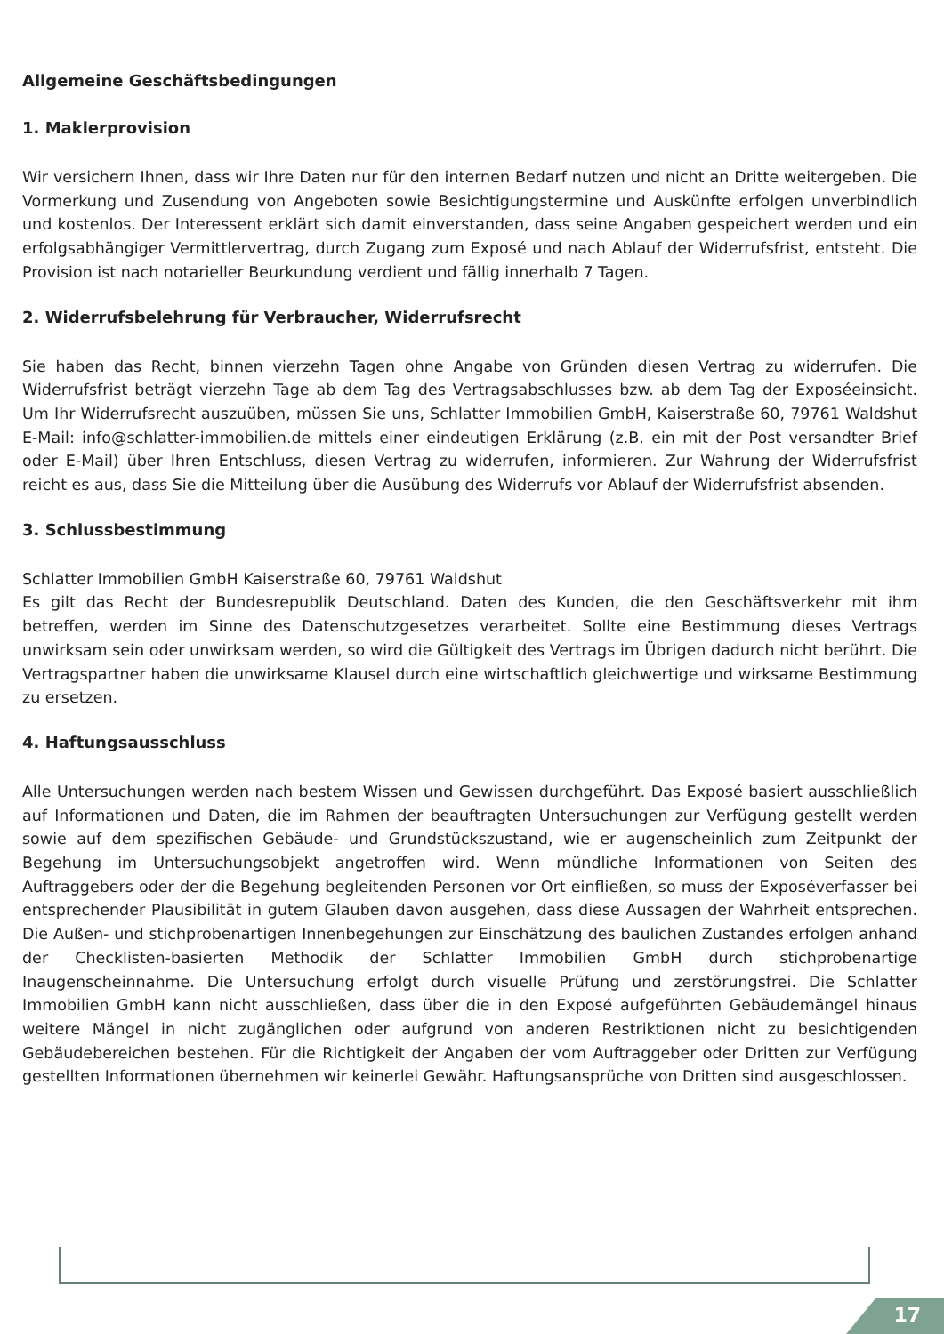Allgemeine Geschäftsbedingungen
1. Maklerprovision
Wir versichern Ihnen, dass wir Ihre Daten nur für den internen Bedarf nutzen und nicht an Dritte weitergeben. Die Vormerkung und Zusendung von Angeboten sowie Besichtigungstermine und Auskünfte erfolgen unverbindlich und kostenlos. Der Interessent erklärt sich damit einverstanden, dass seine Angaben gespeichert werden und ein erfolgsabhängiger Vermittlervertrag, durch Zugang zum Exposé und nach Ablauf der Widerrufsfrist, entsteht. Die Provision ist nach notarieller Beurkundung verdient und fällig innerhalb 7 Tagen.
2. Widerrufsbelehrung für Verbraucher, Widerrufsrecht
Sie haben das Recht, binnen vierzehn Tagen ohne Angabe von Gründen diesen Vertrag zu widerrufen. Die Widerrufsfrist beträgt vierzehn Tage ab dem Tag des Vertragsabschlusses bzw. ab dem Tag der Exposéeinsicht. Um Ihr Widerrufsrecht auszuüben, müssen Sie uns, Schlatter Immobilien GmbH, Kaiserstraße 60, 79761 Waldshut E-Mail: info@schlatter-immobilien.de mittels einer eindeutigen Erklärung (z.B. ein mit der Post versandter Brief oder E-Mail) über Ihren Entschluss, diesen Vertrag zu widerrufen, informieren. Zur Wahrung der Widerrufsfrist reicht es aus, dass Sie die Mitteilung über die Ausübung des Widerrufs vor Ablauf der Widerrufsfrist absenden.
3. Schlussbestimmung
Schlatter Immobilien GmbH Kaiserstraße 60, 79761 Waldshut
Es gilt das Recht der Bundesrepublik Deutschland. Daten des Kunden, die den Geschäftsverkehr mit ihm betreffen, werden im Sinne des Datenschutzgesetzes verarbeitet. Sollte eine Bestimmung dieses Vertrags unwirksam sein oder unwirksam werden, so wird die Gültigkeit des Vertrags im Übrigen dadurch nicht berührt. Die Vertragspartner haben die unwirksame Klausel durch eine wirtschaftlich gleichwertige und wirksame Bestimmung zu ersetzen.
4. Haftungsausschluss
Alle Untersuchungen werden nach bestem Wissen und Gewissen durchgeführt. Das Exposé basiert ausschließlich auf Informationen und Daten, die im Rahmen der beauftragten Untersuchungen zur Verfügung gestellt werden sowie auf dem spezifischen Gebäude- und Grundstückszustand, wie er augenscheinlich zum Zeitpunkt der Begehung im Untersuchungsobjekt angetroffen wird. Wenn mündliche Informationen von Seiten des Auftraggebers oder der die Begehung begleitenden Personen vor Ort einfließen, so muss der Exposéverfasser bei entsprechender Plausibilität in gutem Glauben davon ausgehen, dass diese Aussagen der Wahrheit entsprechen. Die Außen- und stichprobenartigen Innenbegehungen zur Einschätzung des baulichen Zustandes erfolgen anhand der Checklisten-basierten Methodik der Schlatter Immobilien GmbH durch stichprobenartige Inaugenscheinnahme. Die Untersuchung erfolgt durch visuelle Prüfung und zerstörungsfrei. Die Schlatter Immobilien GmbH kann nicht ausschließen, dass über die in den Exposé aufgeführten Gebäudemängel hinaus weitere Mängel in nicht zugänglichen oder aufgrund von anderen Restriktionen nicht zu besichtigenden Gebäudebereichen bestehen. Für die Richtigkeit der Angaben der vom Auftraggeber oder Dritten zur Verfügung gestellten Informationen übernehmen wir keinerlei Gewähr. Haftungsansprüche von Dritten sind ausgeschlossen.
17